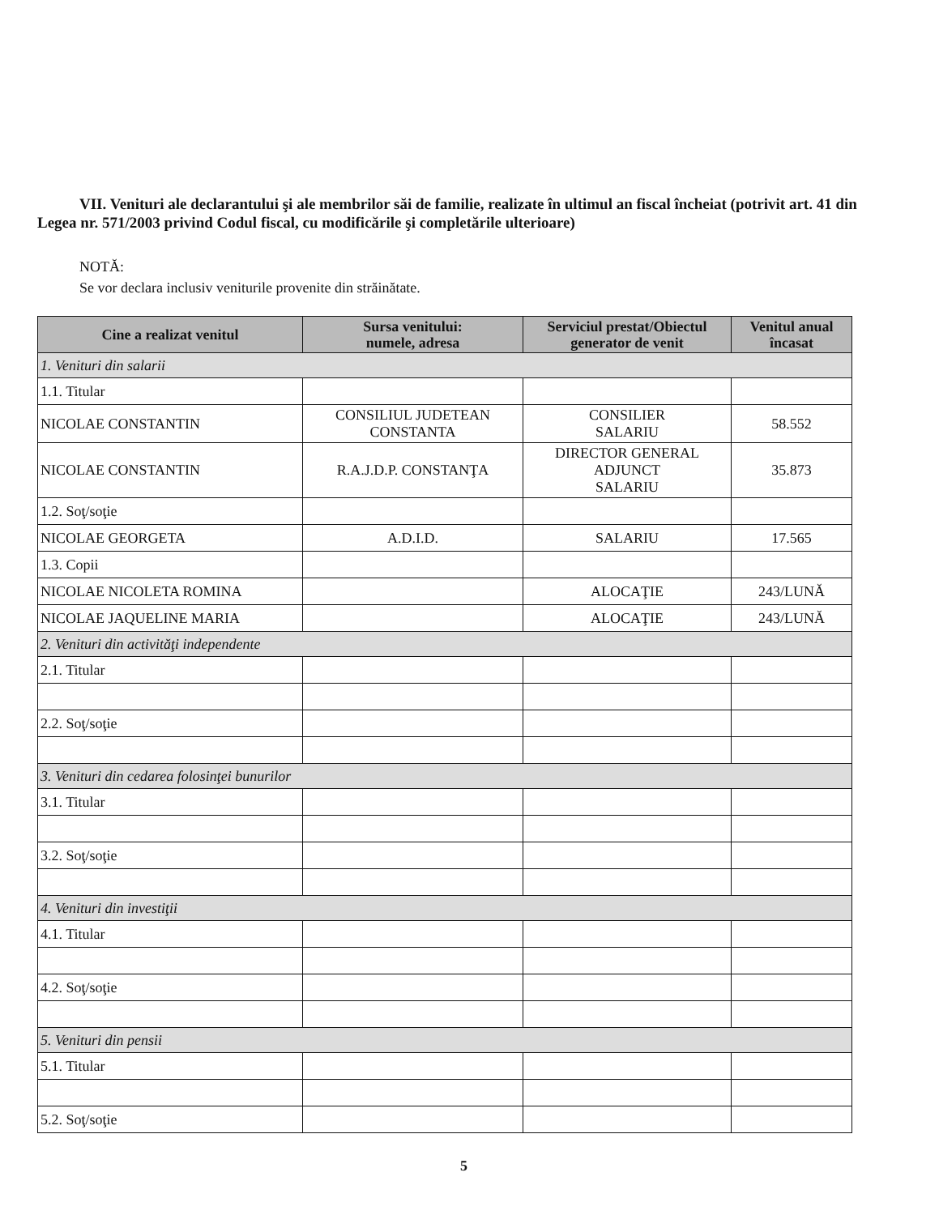VII. Venituri ale declarantului şi ale membrilor săi de familie, realizate în ultimul an fiscal încheiat (potrivit art. 41 din Legea nr. 571/2003 privind Codul fiscal, cu modificările şi completările ulterioare)
NOTĂ:
Se vor declara inclusiv veniturile provenite din străinătate.
| Cine a realizat venitul | Sursa venitului: numele, adresa | Serviciul prestat/Obiectul generator de venit | Venitul anual încasat |
| --- | --- | --- | --- |
| 1. Venituri din salarii | | | |
| 1.1. Titular | | | |
| NICOLAE CONSTANTIN | CONSILIUL JUDETEAN CONSTANTA | CONSILIER SALARIU | 58.552 |
| NICOLAE CONSTANTIN | R.A.J.D.P. CONSTANŢA | DIRECTOR GENERAL ADJUNCT SALARIU | 35.873 |
| 1.2. Soţ/soţie | | | |
| NICOLAE GEORGETA | A.D.I.D. | SALARIU | 17.565 |
| 1.3. Copii | | | |
| NICOLAE NICOLETA ROMINA | | ALOCAŢIE | 243/LUNĂ |
| NICOLAE JAQUELINE MARIA | | ALOCAŢIE | 243/LUNĂ |
| 2. Venituri din activităţi independente | | | |
| 2.1. Titular | | | |
| 2.2. Soţ/soţie | | | |
| 3. Venituri din cedarea folosinţei bunurilor | | | |
| 3.1. Titular | | | |
| 3.2. Soţ/soţie | | | |
| 4. Venituri din investiţii | | | |
| 4.1. Titular | | | |
| 4.2. Soţ/soţie | | | |
| 5. Venituri din pensii | | | |
| 5.1. Titular | | | |
| 5.2. Soţ/soţie | | | |
5